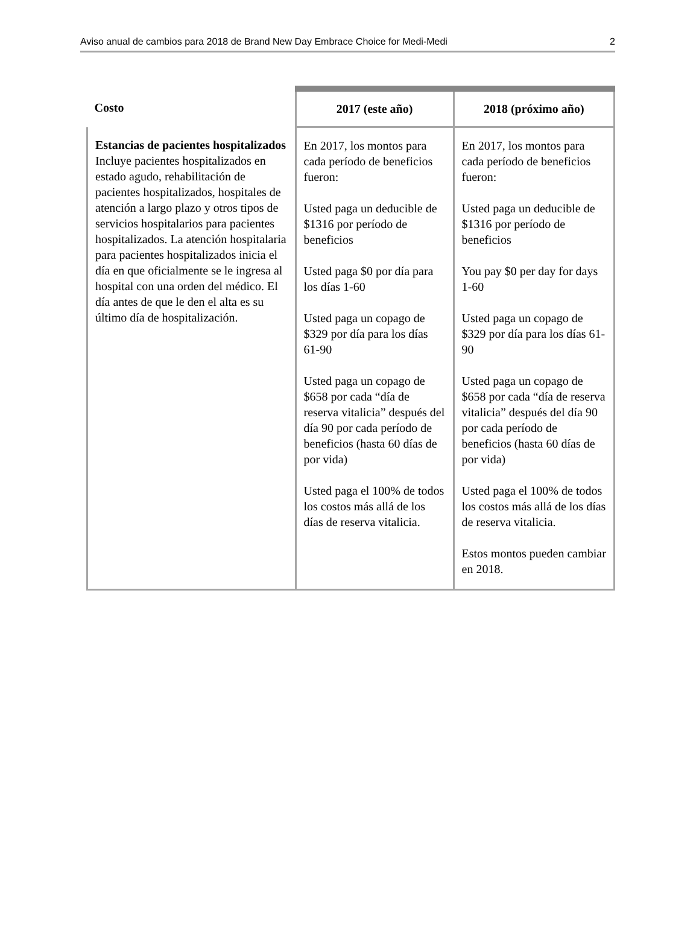Aviso anual de cambios para 2018 de Brand New Day Embrace Choice for Medi-Medi 2
| Costo | 2017 (este año) | 2018 (próximo año) |
| --- | --- | --- |
| Estancias de pacientes hospitalizados Incluye pacientes hospitalizados en estado agudo, rehabilitación de pacientes hospitalizados, hospitales de atención a largo plazo y otros tipos de servicios hospitalarios para pacientes hospitalizados. La atención hospitalaria para pacientes hospitalizados inicia el día en que oficialmente se le ingresa al hospital con una orden del médico. El día antes de que le den el alta es su último día de hospitalización. | En 2017, los montos para cada período de beneficios fueron: Usted paga un deducible de $1316 por período de beneficios Usted paga $0 por día para los días 1-60 Usted paga un copago de $329 por día para los días 61-90 Usted paga un copago de $658 por cada “día de reserva vitalicia” después del día 90 por cada período de beneficios (hasta 60 días de por vida) Usted paga el 100% de todos los costos más allá de los días de reserva vitalicia. | En 2017, los montos para cada período de beneficios fueron: Usted paga un deducible de $1316 por período de beneficios You pay $0 per day for days 1-60 Usted paga un copago de $329 por día para los días 61-90 Usted paga un copago de $658 por cada “día de reserva vitalicia” después del día 90 por cada período de beneficios (hasta 60 días de por vida) Usted paga el 100% de todos los costos más allá de los días de reserva vitalicia. Estos montos pueden cambiar en 2018. |